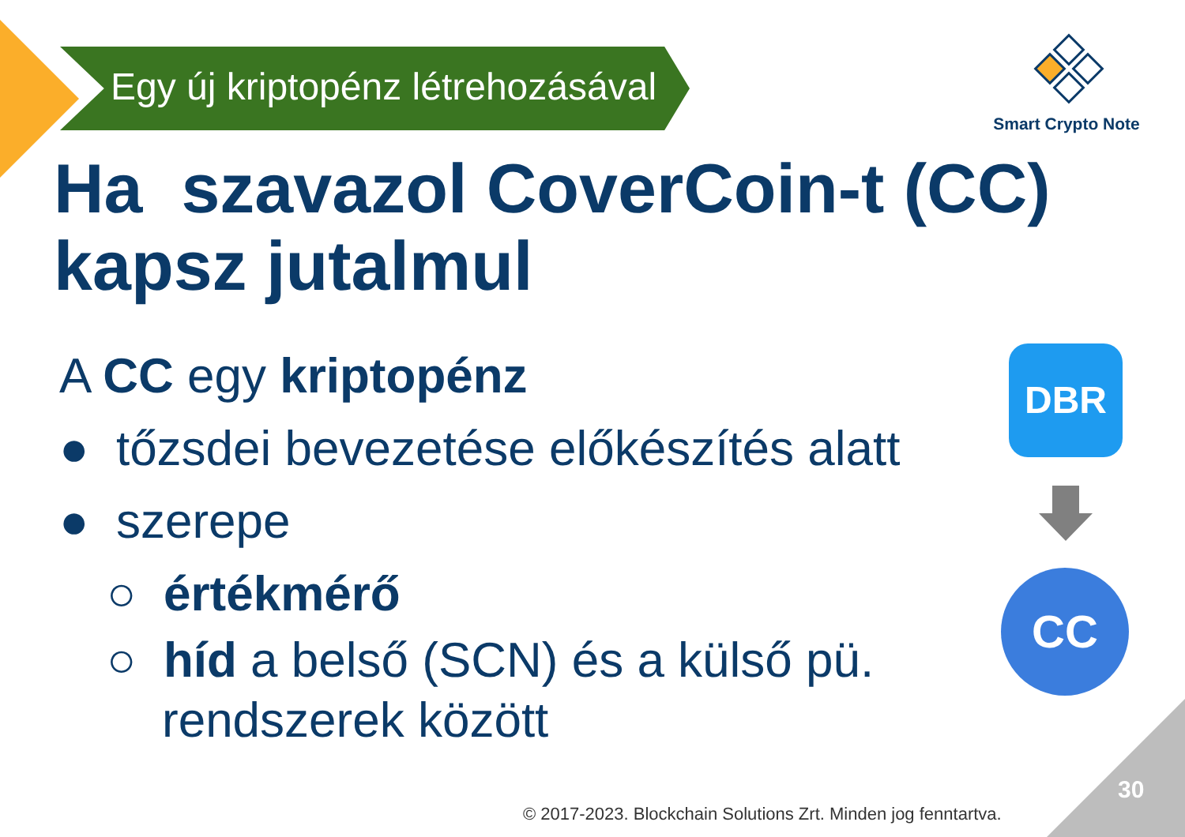Egy új kriptopénz létrehozásával
Smart Crypto Note
Ha szavazol CoverCoin-t (CC)
kapsz jutalmul
A CC egy kriptopénz
● tőzsdei bevezetése előkészítés alatt
● szerepe
○ értékmérő
○ híd a belső (SCN) és a külső pü.
rendszerek között
DBR
CC
30
© 2017-2023. Blockchain Solutions Zrt. Minden jog fenntartva.